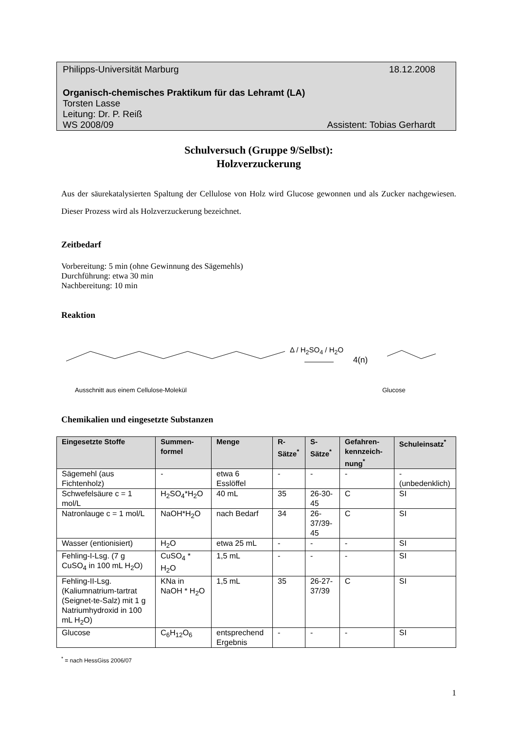Philipps-Universität Marburg 18.12.2008
Organisch-chemisches Praktikum für das Lehramt (LA)
Torsten Lasse
Leitung: Dr. P. Reiß
WS 2008/09 Assistent: Tobias Gerhardt
Schulversuch (Gruppe 9/Selbst):
Holzverzuckerung
Aus der säurekatalysierten Spaltung der Cellulose von Holz wird Glucose gewonnen und als Zucker nachgewiesen. Dieser Prozess wird als Holzverzuckerung bezeichnet.
Zeitbedarf
Vorbereitung: 5 min (ohne Gewinnung des Sägemehls)
Durchführung: etwa 30 min
Nachbereitung: 10 min
Reaktion
Δ / H<sub>2</sub>SO<sub>4</sub> / H<sub>2</sub>O
4(n)
Ausschnitt aus einem Cellulose-Molekül Glucose
Chemikalien und eingesetzte Substanzen
| Eingesetzte Stoffe | Summen-formel | Menge | R-Sätze<sup>*</sup> | S-Sätze<sup>*</sup> | Gefahren-kennzeich-nung<sup>*</sup> | Schuleinsatz<sup>*</sup> |
| --- | --- | --- | --- | --- | --- | --- |
| Sägemehl (aus Fichtenholz) | - | etwa 6 Esslöffel | - | - | - | - (unbedenklich) |
| Schwefelsäure c = 1 mol/L | H<sub>2</sub>SO<sub>4</sub>*H<sub>2</sub>O | 40 mL | 35 | 26-30-45 | C | SI |
| Natronlauge c = 1 mol/L | NaOH*H<sub>2</sub>O | nach Bedarf | 34 | 26-37/39-45 | C | SI |
| Wasser (entionisiert) | H<sub>2</sub>O | etwa 25 mL | - | - | - | SI |
| Fehling-I-Lsg. (7 g CuSO<sub>4</sub> in 100 mL H<sub>2</sub>O) | CuSO<sub>4</sub> * H<sub>2</sub>O | 1,5 mL | - | - | - | SI |
| Fehling-II-Lsg. (Kaliumnatrium-tartrat (Seignet-te-Salz) mit 1 g Natriumhydroxid in 100 mL H<sub>2</sub>O) | KNa in NaOH * H<sub>2</sub>O | 1,5 mL | 35 | 26-27-37/39 | C | SI |
| Glucose | C<sub>6</sub>H<sub>12</sub>O<sub>6</sub> | entsprechend Ergebnis | - | - | - | SI |
<sup>*</sup> = nach HessGiss 2006/07
1